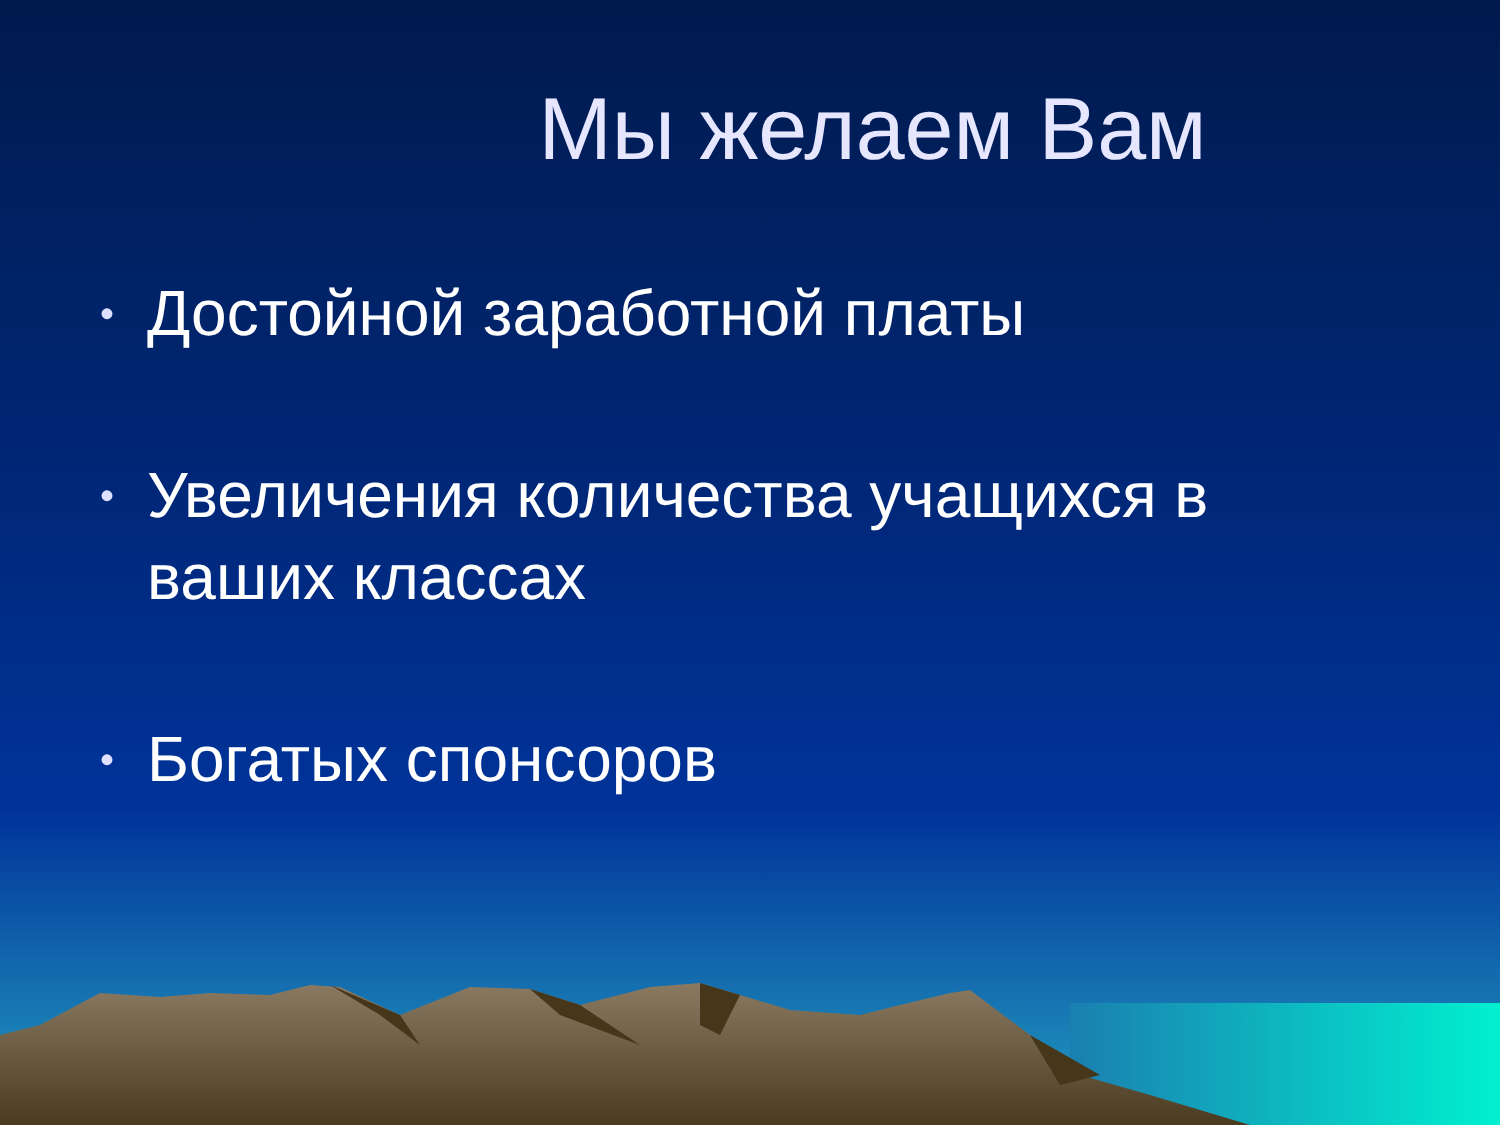Мы желаем Вам
• Достойной заработной платы
• Увеличения количества учащихся в ваших классах
• Богатых спонсоров